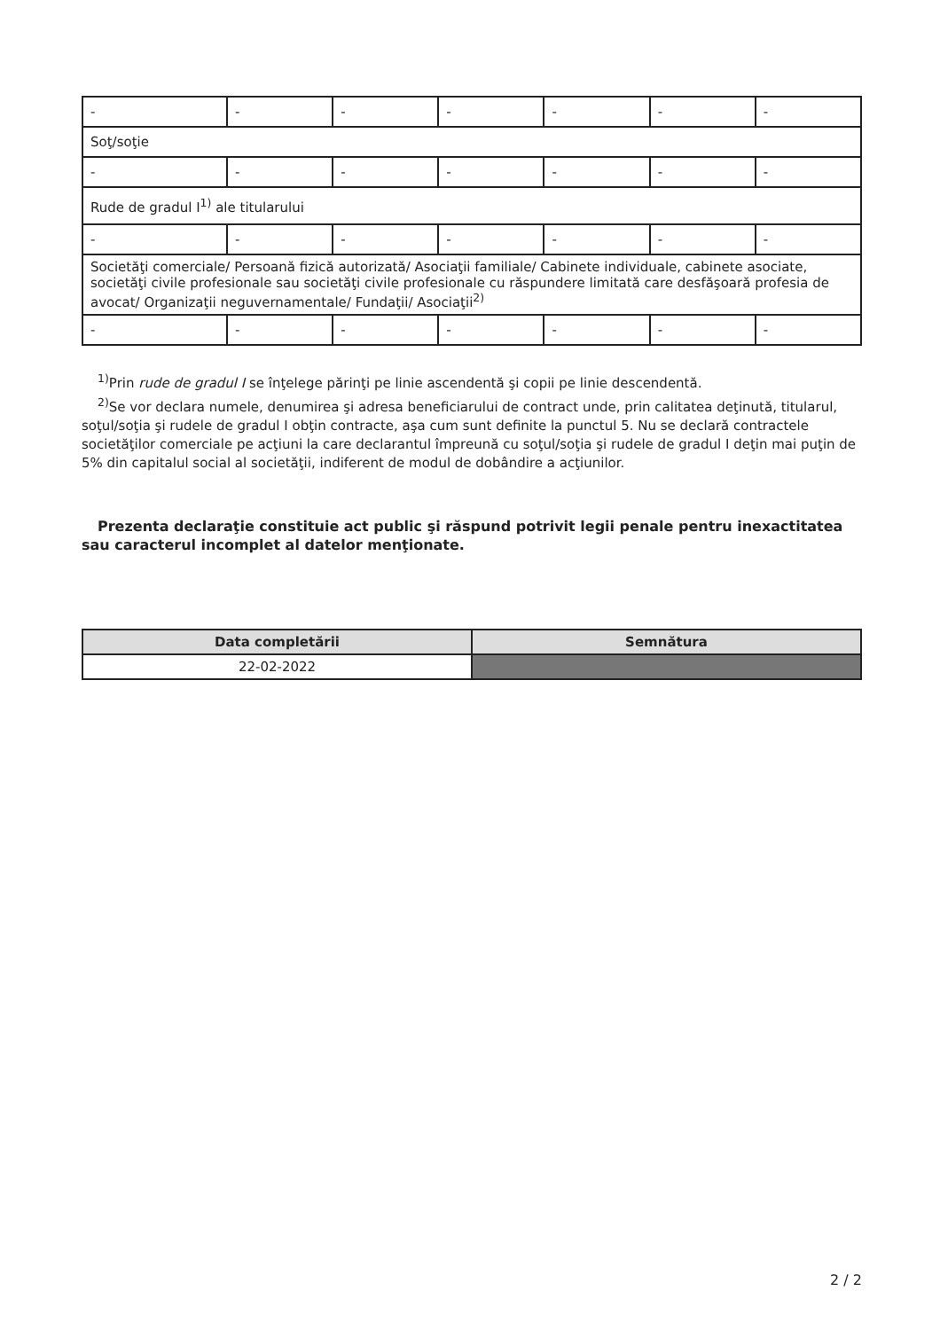| - | - | - | - | - | - | - |
| Soţ/soţie | | | | | | |
| - | - | - | - | - | - | - |
| Rude de gradul I<sup>1)</sup> ale titularului | | | | | | |
| - | - | - | - | - | - | - |
| Societăţi comerciale/ Persoană fizică autorizată/ Asociaţii familiale/ Cabinete individuale, cabinete asociate, societăţi civile profesionale sau societăţi civile profesionale cu răspundere limitată care desfăşoară profesia de avocat/ Organizaţii neguvernamentale/ Fundaţii/ Asociaţii<sup>2)</sup> | | | | | | |
| - | - | - | - | - | - | - |
<sup>1)</sup> Prin rude de gradul I se înţelege părinţi pe linie ascendentă şi copii pe linie descendentă.
<sup>2)</sup> Se vor declara numele, denumirea şi adresa beneficiarului de contract unde, prin calitatea deţinută, titularul, soţul/soţia şi rudele de gradul I obţin contracte, aşa cum sunt definite la punctul 5. Nu se declară contractele societăţilor comerciale pe acţiuni la care declarantul împreună cu soţul/soţia şi rudele de gradul I deţin mai puţin de 5% din capitalul social al societăţii, indiferent de modul de dobândire a acţiunilor.
Prezenta declaraţie constituie act public şi răspund potrivit legii penale pentru inexactitatea sau caracterul incomplet al datelor menţionate.
| Data completării | Semnătura |
| --- | --- |
| 22-02-2022 | |
2 / 2